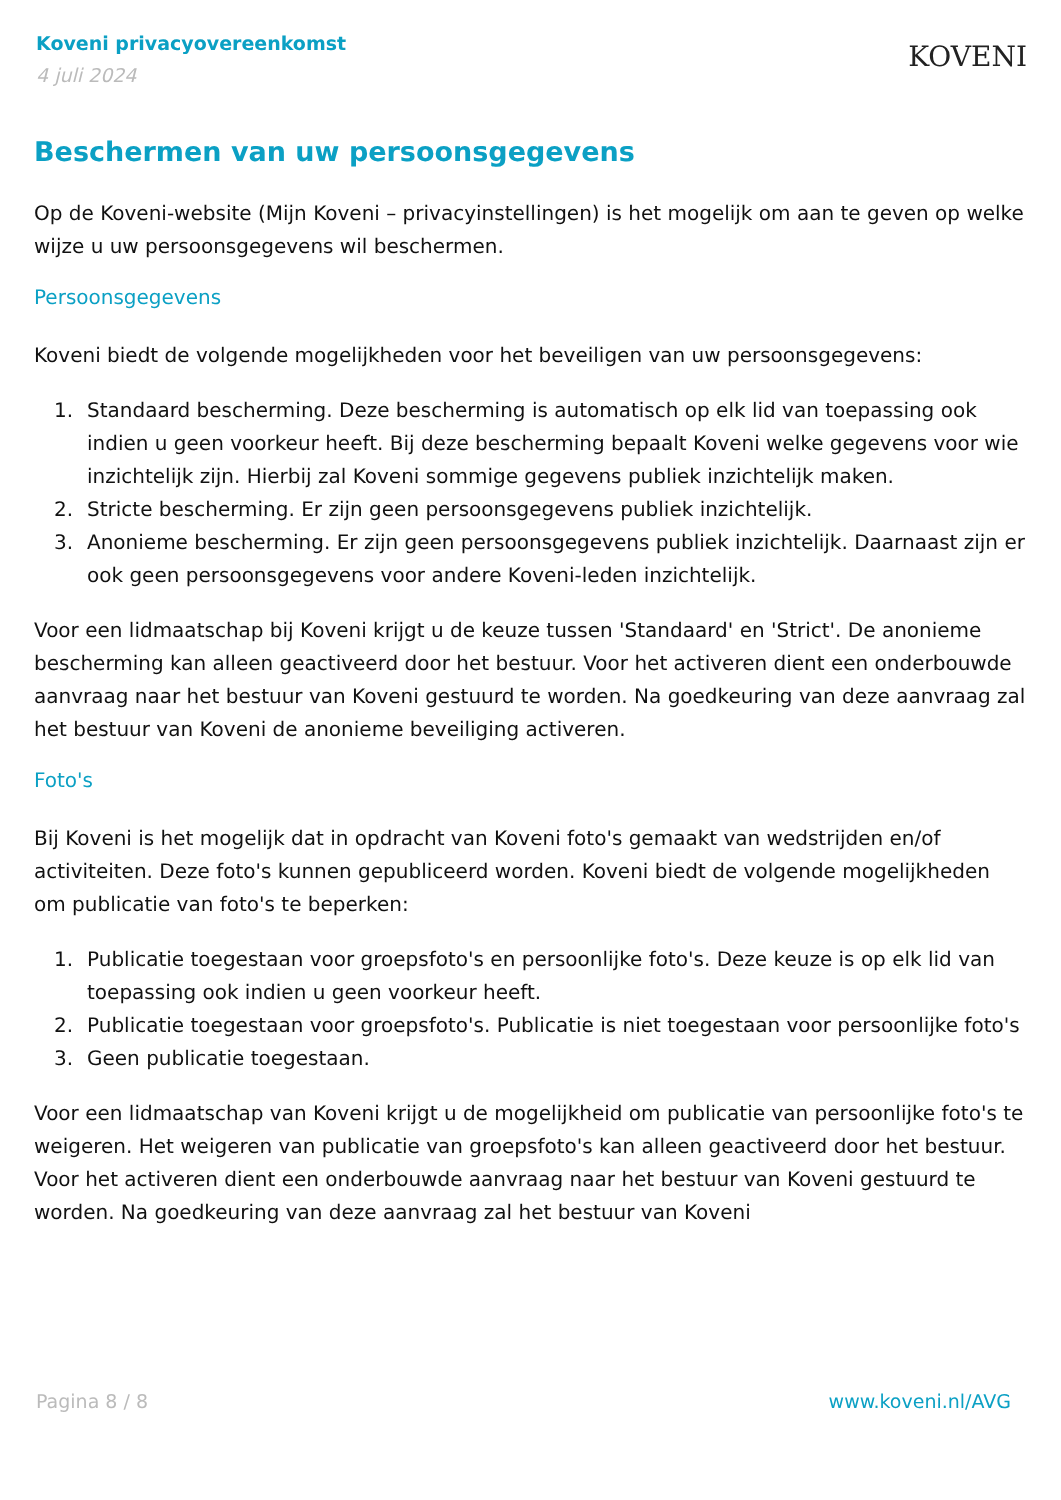Koveni privacyovereenkomst
4 juli 2024
KOVENI
Beschermen van uw persoonsgegevens
Op de Koveni-website (Mijn Koveni – privacyinstellingen) is het mogelijk om aan te geven op welke wijze u uw persoonsgegevens wil beschermen.
Persoonsgegevens
Koveni biedt de volgende mogelijkheden voor het beveiligen van uw persoonsgegevens:
1. Standaard bescherming. Deze bescherming is automatisch op elk lid van toepassing ook indien u geen voorkeur heeft. Bij deze bescherming bepaalt Koveni welke gegevens voor wie inzichtelijk zijn. Hierbij zal Koveni sommige gegevens publiek inzichtelijk maken.
2. Stricte bescherming. Er zijn geen persoonsgegevens publiek inzichtelijk.
3. Anonieme bescherming. Er zijn geen persoonsgegevens publiek inzichtelijk. Daarnaast zijn er ook geen persoonsgegevens voor andere Koveni-leden inzichtelijk.
Voor een lidmaatschap bij Koveni krijgt u de keuze tussen 'Standaard' en 'Strict'. De anonieme bescherming kan alleen geactiveerd door het bestuur. Voor het activeren dient een onderbouwde aanvraag naar het bestuur van Koveni gestuurd te worden. Na goedkeuring van deze aanvraag zal het bestuur van Koveni de anonieme beveiliging activeren.
Foto's
Bij Koveni is het mogelijk dat in opdracht van Koveni foto's gemaakt van wedstrijden en/of activiteiten. Deze foto's kunnen gepubliceerd worden. Koveni biedt de volgende mogelijkheden om publicatie van foto's te beperken:
1. Publicatie toegestaan voor groepsfoto's en persoonlijke foto's. Deze keuze is op elk lid van toepassing ook indien u geen voorkeur heeft.
2. Publicatie toegestaan voor groepsfoto's. Publicatie is niet toegestaan voor persoonlijke foto's
3. Geen publicatie toegestaan.
Voor een lidmaatschap van Koveni krijgt u de mogelijkheid om publicatie van persoonlijke foto's te weigeren. Het weigeren van publicatie van groepsfoto's kan alleen geactiveerd door het bestuur. Voor het activeren dient een onderbouwde aanvraag naar het bestuur van Koveni gestuurd te worden. Na goedkeuring van deze aanvraag zal het bestuur van Koveni
Pagina 8 / 8 www.koveni.nl/AVG